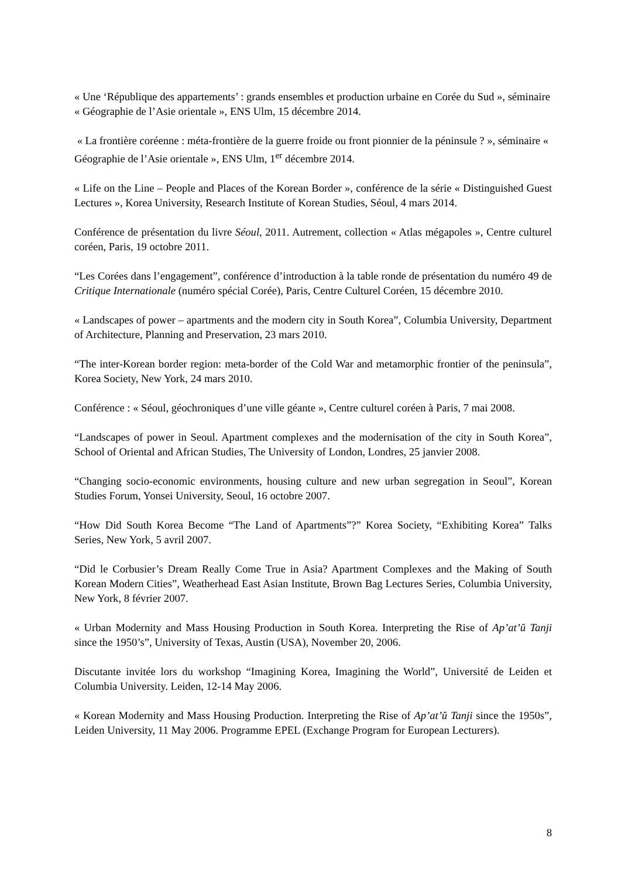« Une ‘République des appartements’ : grands ensembles et production urbaine en Corée du Sud », séminaire « Géographie de l’Asie orientale », ENS Ulm, 15 décembre 2014.
« La frontière coréenne : méta-frontière de la guerre froide ou front pionnier de la péninsule ? », séminaire « Géographie de l’Asie orientale », ENS Ulm, 1<sup>er</sup> décembre 2014.
« Life on the Line – People and Places of the Korean Border », conférence de la série « Distinguished Guest Lectures », Korea University, Research Institute of Korean Studies, Séoul, 4 mars 2014.
Conférence de présentation du livre Séoul, 2011. Autrement, collection « Atlas mégapoles », Centre culturel coréen, Paris, 19 octobre 2011.
“Les Corées dans l’engagement”, conférence d’introduction à la table ronde de présentation du numéro 49 de Critique Internationale (numéro spécial Corée), Paris, Centre Culturel Coréen, 15 décembre 2010.
« Landscapes of power – apartments and the modern city in South Korea”, Columbia University, Department of Architecture, Planning and Preservation, 23 mars 2010.
“The inter-Korean border region: meta-border of the Cold War and metamorphic frontier of the peninsula”, Korea Society, New York, 24 mars 2010.
Conférence : « Séoul, géochroniques d’une ville géante », Centre culturel coréen à Paris, 7 mai 2008.
“Landscapes of power in Seoul. Apartment complexes and the modernisation of the city in South Korea”, School of Oriental and African Studies, The University of London, Londres, 25 janvier 2008.
“Changing socio-economic environments, housing culture and new urban segregation in Seoul”, Korean Studies Forum, Yonsei University, Seoul, 16 octobre 2007.
“How Did South Korea Become “The Land of Apartments”?” Korea Society, “Exhibiting Korea” Talks Series, New York, 5 avril 2007.
“Did le Corbusier’s Dream Really Come True in Asia? Apartment Complexes and the Making of South Korean Modern Cities”, Weatherhead East Asian Institute, Brown Bag Lectures Series, Columbia University, New York, 8 février 2007.
« Urban Modernity and Mass Housing Production in South Korea. Interpreting the Rise of Ap’at’ŭ Tanji since the 1950’s”, University of Texas, Austin (USA), November 20, 2006.
Discutante invitée lors du workshop “Imagining Korea, Imagining the World”, Université de Leiden et Columbia University. Leiden, 12-14 May 2006.
« Korean Modernity and Mass Housing Production. Interpreting the Rise of Ap’at’ŭ Tanji since the 1950s”, Leiden University, 11 May 2006. Programme EPEL (Exchange Program for European Lecturers).
8